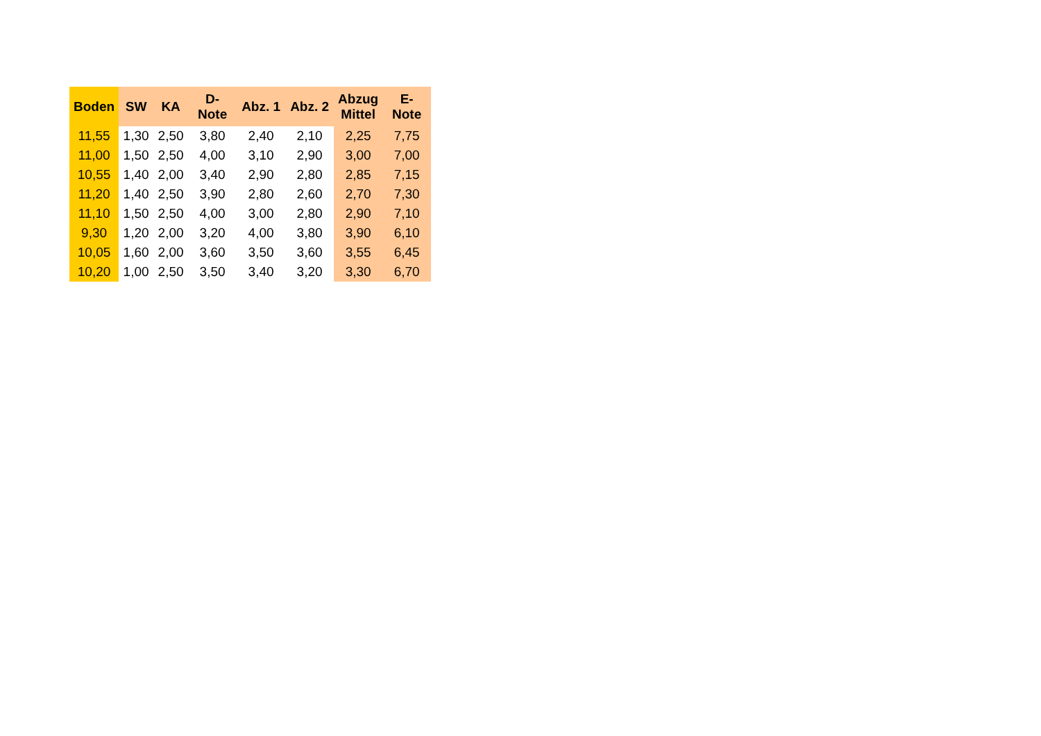| Boden | SW | KA | D-Note | Abz. 1 | Abz. 2 | Abzug Mittel | E-Note |
| --- | --- | --- | --- | --- | --- | --- | --- |
| 11,55 | 1,30 | 2,50 | 3,80 | 2,40 | 2,10 | 2,25 | 7,75 |
| 11,00 | 1,50 | 2,50 | 4,00 | 3,10 | 2,90 | 3,00 | 7,00 |
| 10,55 | 1,40 | 2,00 | 3,40 | 2,90 | 2,80 | 2,85 | 7,15 |
| 11,20 | 1,40 | 2,50 | 3,90 | 2,80 | 2,60 | 2,70 | 7,30 |
| 11,10 | 1,50 | 2,50 | 4,00 | 3,00 | 2,80 | 2,90 | 7,10 |
| 9,30 | 1,20 | 2,00 | 3,20 | 4,00 | 3,80 | 3,90 | 6,10 |
| 10,05 | 1,60 | 2,00 | 3,60 | 3,50 | 3,60 | 3,55 | 6,45 |
| 10,20 | 1,00 | 2,50 | 3,50 | 3,40 | 3,20 | 3,30 | 6,70 |